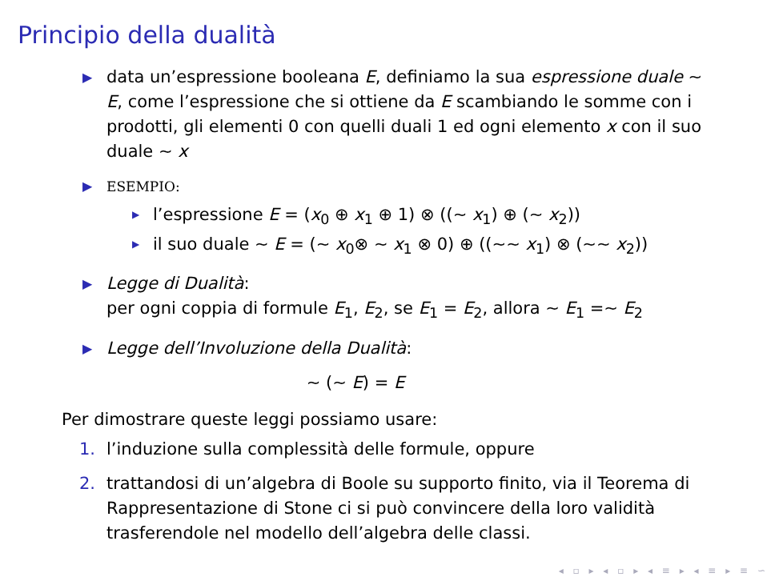Principio della dualità
▶ data un’espressione booleana E, definiamo la sua espressione duale ∼ E, come l’espressione che si ottiene da E scambiando le somme con i prodotti, gli elementi 0 con quelli duali 1 ed ogni elemento x con il suo duale ∼ x
▶ ESEMPIO:
▶ l’espressione E = (x<sub>0</sub> ⊕ x<sub>1</sub> ⊕ 1) ⊗ ((∼ x<sub>1</sub>) ⊕ (∼ x<sub>2</sub>))
▶ il suo duale ∼ E = (∼ x<sub>0</sub>⊗ ∼ x<sub>1</sub> ⊗ 0) ⊕ ((∼∼ x<sub>1</sub>) ⊗ (∼∼ x<sub>2</sub>))
▶ Legge di Dualità:
per ogni coppia di formule E<sub>1</sub>, E<sub>2</sub>, se E<sub>1</sub> = E<sub>2</sub>, allora ∼ E<sub>1</sub> =∼ E<sub>2</sub>
▶ Legge dell’Involuzione della Dualità:
∼ (∼ E) = E
Per dimostrare queste leggi possiamo usare:
1. l’induzione sulla complessità delle formule, oppure
2. trattandosi di un’algebra di Boole su supporto finito, via il Teorema di Rappresentazione di Stone ci si può convincere della loro validità trasferendole nel modello dell’algebra delle classi.
◂ ▫ ▸ ◂ ▫ ▸ ◂ ≡ ▸ ◂ ≡ ▸ ≡ ∽